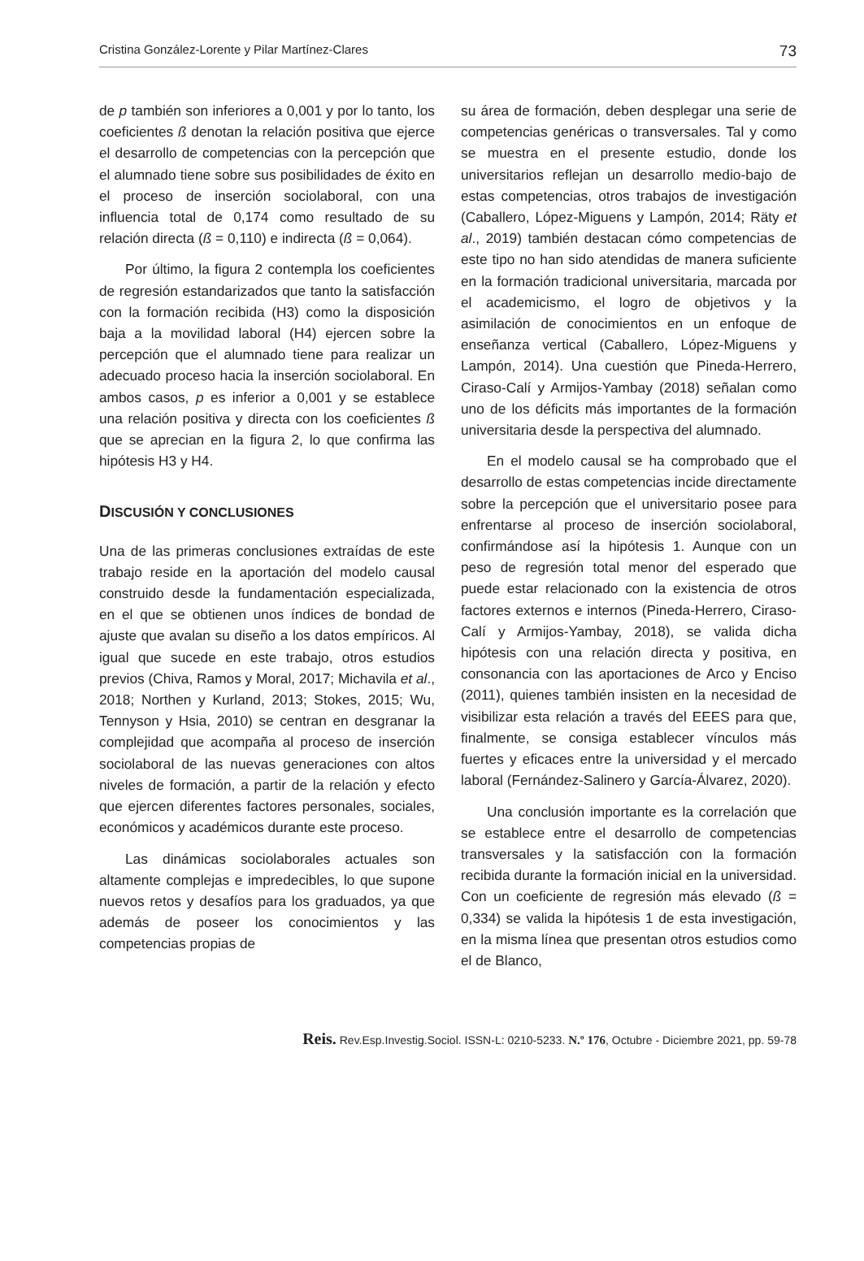Cristina González-Lorente y Pilar Martínez-Clares 73
de p también son inferiores a 0,001 y por lo tanto, los coeficientes ß denotan la relación positiva que ejerce el desarrollo de competencias con la percepción que el alumnado tiene sobre sus posibilidades de éxito en el proceso de inserción sociolaboral, con una influencia total de 0,174 como resultado de su relación directa (ß = 0,110) e indirecta (ß = 0,064).
Por último, la figura 2 contempla los coeficientes de regresión estandarizados que tanto la satisfacción con la formación recibida (H3) como la disposición baja a la movilidad laboral (H4) ejercen sobre la percepción que el alumnado tiene para realizar un adecuado proceso hacia la inserción sociolaboral. En ambos casos, p es inferior a 0,001 y se establece una relación positiva y directa con los coeficientes ß que se aprecian en la figura 2, lo que confirma las hipótesis H3 y H4.
DISCUSIÓN Y CONCLUSIONES
Una de las primeras conclusiones extraídas de este trabajo reside en la aportación del modelo causal construido desde la fundamentación especializada, en el que se obtienen unos índices de bondad de ajuste que avalan su diseño a los datos empíricos. Al igual que sucede en este trabajo, otros estudios previos (Chiva, Ramos y Moral, 2017; Michavila et al., 2018; Northen y Kurland, 2013; Stokes, 2015; Wu, Tennyson y Hsia, 2010) se centran en desgranar la complejidad que acompaña al proceso de inserción sociolaboral de las nuevas generaciones con altos niveles de formación, a partir de la relación y efecto que ejercen diferentes factores personales, sociales, económicos y académicos durante este proceso.
Las dinámicas sociolaborales actuales son altamente complejas e impredecibles, lo que supone nuevos retos y desafíos para los graduados, ya que además de poseer los conocimientos y las competencias propias de
su área de formación, deben desplegar una serie de competencias genéricas o transversales. Tal y como se muestra en el presente estudio, donde los universitarios reflejan un desarrollo medio-bajo de estas competencias, otros trabajos de investigación (Caballero, López-Miguens y Lampón, 2014; Räty et al., 2019) también destacan cómo competencias de este tipo no han sido atendidas de manera suficiente en la formación tradicional universitaria, marcada por el academicismo, el logro de objetivos y la asimilación de conocimientos en un enfoque de enseñanza vertical (Caballero, López-Miguens y Lampón, 2014). Una cuestión que Pineda-Herrero, Ciraso-Calí y Armijos-Yambay (2018) señalan como uno de los déficits más importantes de la formación universitaria desde la perspectiva del alumnado.
En el modelo causal se ha comprobado que el desarrollo de estas competencias incide directamente sobre la percepción que el universitario posee para enfrentarse al proceso de inserción sociolaboral, confirmándose así la hipótesis 1. Aunque con un peso de regresión total menor del esperado que puede estar relacionado con la existencia de otros factores externos e internos (Pineda-Herrero, Ciraso-Calí y Armijos-Yambay, 2018), se valida dicha hipótesis con una relación directa y positiva, en consonancia con las aportaciones de Arco y Enciso (2011), quienes también insisten en la necesidad de visibilizar esta relación a través del EEES para que, finalmente, se consiga establecer vínculos más fuertes y eficaces entre la universidad y el mercado laboral (Fernández-Salinero y García-Álvarez, 2020).
Una conclusión importante es la correlación que se establece entre el desarrollo de competencias transversales y la satisfacción con la formación recibida durante la formación inicial en la universidad. Con un coeficiente de regresión más elevado (ß = 0,334) se valida la hipótesis 1 de esta investigación, en la misma línea que presentan otros estudios como el de Blanco,
Reis. Rev.Esp.Investig.Sociol. ISSN-L: 0210-5233. N.º 176, Octubre - Diciembre 2021, pp. 59-78